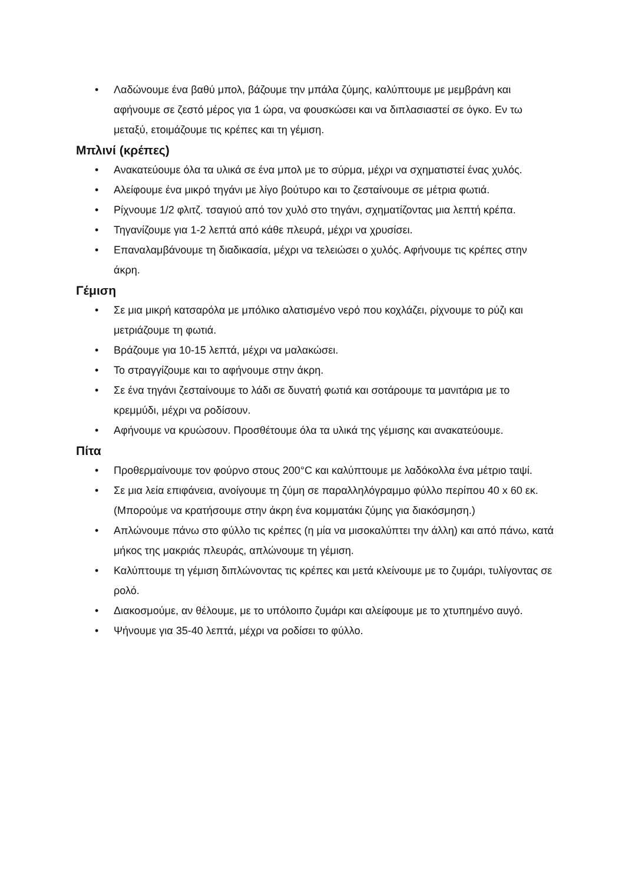• Λαδώνουμε ένα βαθύ μπολ, βάζουμε την μπάλα ζύμης, καλύπτουμε με μεμβράνη και αφήνουμε σε ζεστό μέρος για 1 ώρα, να φουσκώσει και να διπλασιαστεί σε όγκο. Εν τω μεταξύ, ετοιμάζουμε τις κρέπες και τη γέμιση.
Μπλινί (κρέπες)
• Ανακατεύουμε όλα τα υλικά σε ένα μπολ με το σύρμα, μέχρι να σχηματιστεί ένας χυλός.
• Αλείφουμε ένα μικρό τηγάνι με λίγο βούτυρο και το ζεσταίνουμε σε μέτρια φωτιά.
• Ρίχνουμε 1/2 φλιτζ. τσαγιού από τον χυλό στο τηγάνι, σχηματίζοντας μια λεπτή κρέπα.
• Τηγανίζουμε για 1-2 λεπτά από κάθε πλευρά, μέχρι να χρυσίσει.
• Επαναλαμβάνουμε τη διαδικασία, μέχρι να τελειώσει ο χυλός. Αφήνουμε τις κρέπες στην άκρη.
Γέμιση
• Σε μια μικρή κατσαρόλα με μπόλικο αλατισμένο νερό που κοχλάζει, ρίχνουμε το ρύζι και μετριάζουμε τη φωτιά.
• Βράζουμε για 10-15 λεπτά, μέχρι να μαλακώσει.
• Το στραγγίζουμε και το αφήνουμε στην άκρη.
• Σε ένα τηγάνι ζεσταίνουμε το λάδι σε δυνατή φωτιά και σοτάρουμε τα μανιτάρια με το κρεμμύδι, μέχρι να ροδίσουν.
• Αφήνουμε να κρυώσουν. Προσθέτουμε όλα τα υλικά της γέμισης και ανακατεύουμε.
Πίτα
• Προθερμαίνουμε τον φούρνο στους 200°C και καλύπτουμε με λαδόκολλα ένα μέτριο ταψί.
• Σε μια λεία επιφάνεια, ανοίγουμε τη ζύμη σε παραλληλόγραμμο φύλλο περίπου 40 x 60 εκ. (Μπορούμε να κρατήσουμε στην άκρη ένα κομματάκι ζύμης για διακόσμηση.)
• Απλώνουμε πάνω στο φύλλο τις κρέπες (η μία να μισοκαλύπτει την άλλη) και από πάνω, κατά μήκος της μακριάς πλευράς, απλώνουμε τη γέμιση.
• Καλύπτουμε τη γέμιση διπλώνοντας τις κρέπες και μετά κλείνουμε με το ζυμάρι, τυλίγοντας σε ρολό.
• Διακοσμούμε, αν θέλουμε, με το υπόλοιπο ζυμάρι και αλείφουμε με το χτυπημένο αυγό.
• Ψήνουμε για 35-40 λεπτά, μέχρι να ροδίσει το φύλλο.